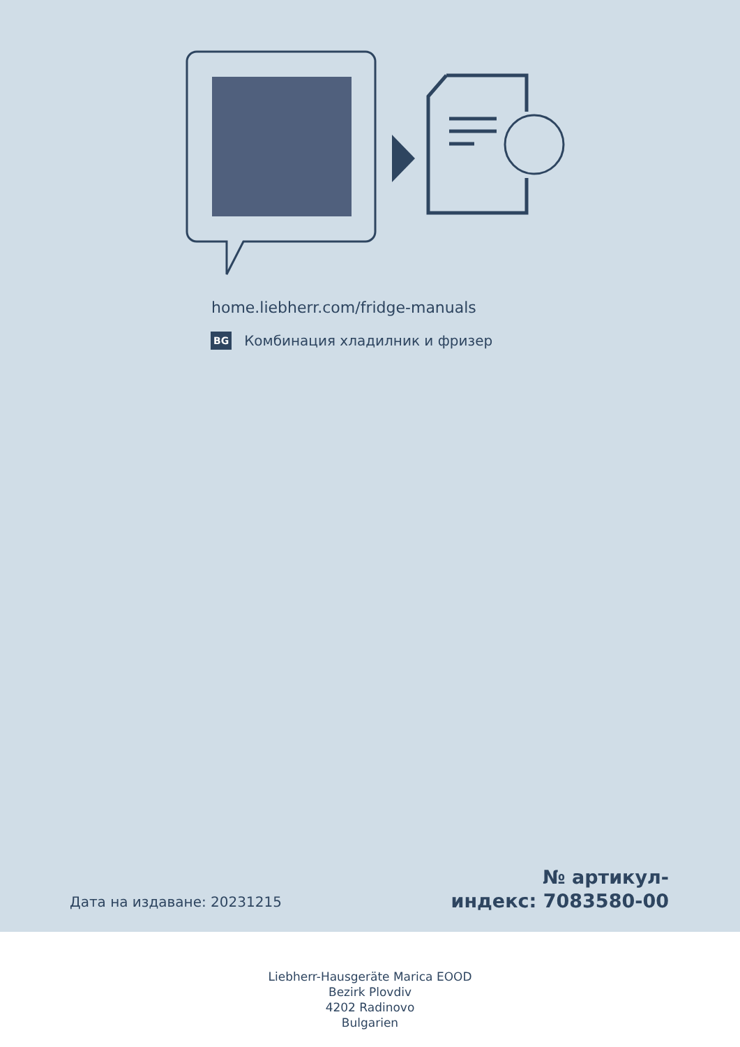home.liebherr.com/fridge-manuals
BG Комбинация хладилник и фризер
Дата на издаване: 20231215
№ артикул-
индекс: 7083580-00
Liebherr-Hausgeräte Marica EOOD
Bezirk Plovdiv
4202 Radinovo
Bulgarien